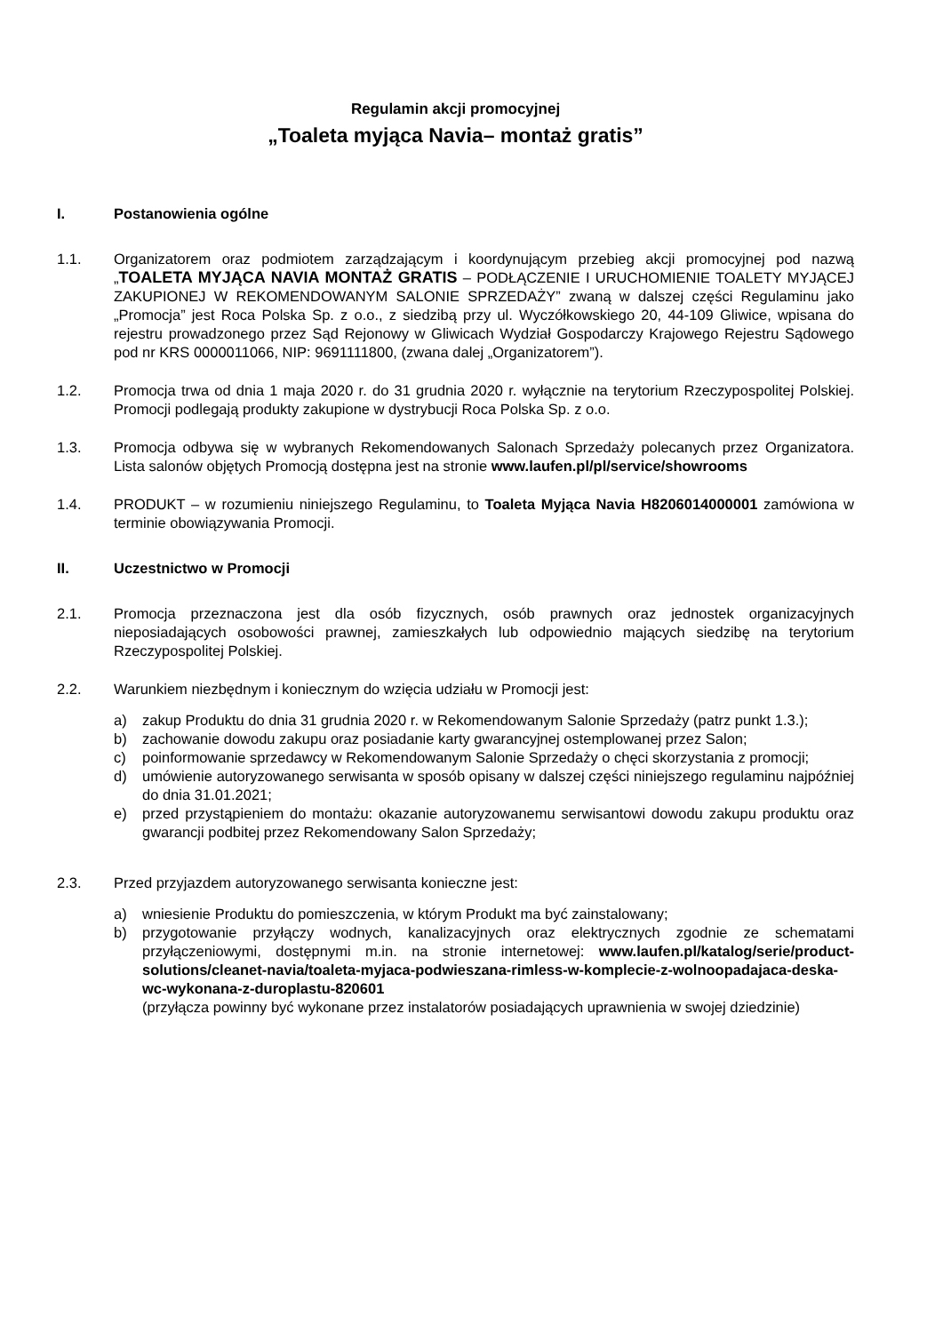Regulamin akcji promocyjnej
„Toaleta myjąca Navia– montaż gratis”
I. Postanowienia ogólne
1.1. Organizatorem oraz podmiotem zarządzającym i koordynującym przebieg akcji promocyjnej pod nazwą „TOALETA MYJĄCA NAVIA MONTAŻ GRATIS – PODŁĄCZENIE I URUCHOMIENIE TOALETY MYJĄCEJ ZAKUPIONEJ W REKOMENDOWANYM SALONIE SPRZEDAŻY” zwaną w dalszej części Regulaminu jako „Promocja” jest Roca Polska Sp. z o.o., z siedzibą przy ul. Wyczółkowskiego 20, 44-109 Gliwice, wpisana do rejestru prowadzonego przez Sąd Rejonowy w Gliwicach Wydział Gospodarczy Krajowego Rejestru Sądowego pod nr KRS 0000011066, NIP: 9691111800, (zwana dalej „Organizatorem”).
1.2. Promocja trwa od dnia 1 maja 2020 r. do 31 grudnia 2020 r. wyłącznie na terytorium Rzeczypospolitej Polskiej. Promocji podlegają produkty zakupione w dystrybucji Roca Polska Sp. z o.o.
1.3. Promocja odbywa się w wybranych Rekomendowanych Salonach Sprzedaży polecanych przez Organizatora. Lista salonów objętych Promocją dostępna jest na stronie www.laufen.pl/pl/service/showrooms
1.4. PRODUKT – w rozumieniu niniejszego Regulaminu, to Toaleta Myjąca Navia H8206014000001 zamówiona w terminie obowiązywania Promocji.
II. Uczestnictwo w Promocji
2.1. Promocja przeznaczona jest dla osób fizycznych, osób prawnych oraz jednostek organizacyjnych nieposiadających osobowości prawnej, zamieszkałych lub odpowiednio mających siedzibę na terytorium Rzeczypospolitej Polskiej.
2.2. Warunkiem niezbędnym i koniecznym do wzięcia udziału w Promocji jest:
a) zakup Produktu do dnia 31 grudnia 2020 r. w Rekomendowanym Salonie Sprzedaży (patrz punkt 1.3.);
b) zachowanie dowodu zakupu oraz posiadanie karty gwarancyjnej ostemplowanej przez Salon;
c) poinformowanie sprzedawcy w Rekomendowanym Salonie Sprzedaży o chęci skorzystania z promocji;
d) umówienie autoryzowanego serwisanta w sposób opisany w dalszej części niniejszego regulaminu najpóźniej do dnia 31.01.2021;
e) przed przystąpieniem do montażu: okazanie autoryzowanemu serwisantowi dowodu zakupu produktu oraz gwarancji podbitej przez Rekomendowany Salon Sprzedaży;
2.3. Przed przyjazdem autoryzowanego serwisanta konieczne jest:
a) wniesienie Produktu do pomieszczenia, w którym Produkt ma być zainstalowany;
b) przygotowanie przyłączy wodnych, kanalizacyjnych oraz elektrycznych zgodnie ze schematami przyłączeniowymi, dostępnymi m.in. na stronie internetowej: www.laufen.pl/katalog/serie/product-solutions/cleanet-navia/toaleta-myjaca-podwieszana-rimless-w-komplecie-z-wolnoopadajaca-deska-wc-wykonana-z-duroplastu-820601
(przyłącza powinny być wykonane przez instalatorów posiadających uprawnienia w swojej dziedzinie)